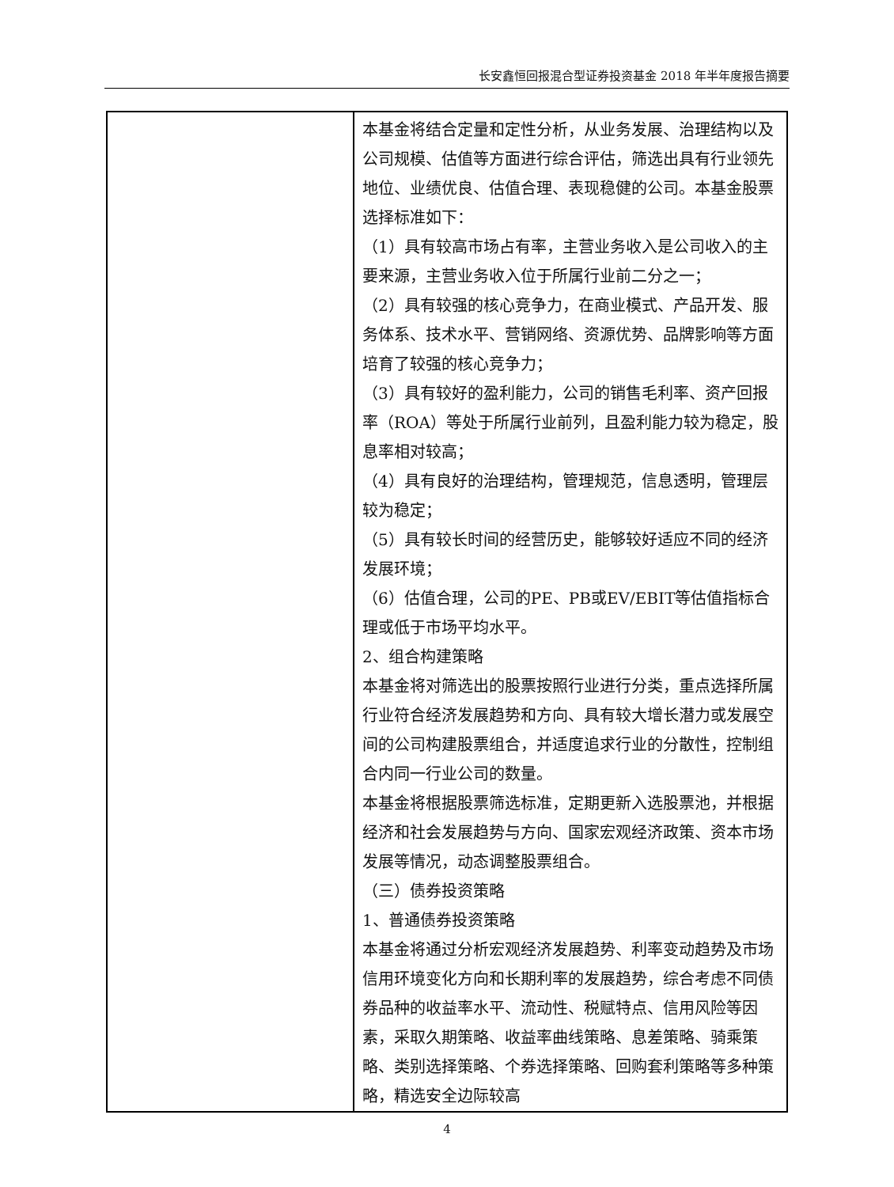长安鑫恒回报混合型证券投资基金 2018 年半年度报告摘要
| | 本基金将结合定量和定性分析，从业务发展、治理结构以及公司规模、估值等方面进行综合评估，筛选出具有行业领先地位、业绩优良、估值合理、表现稳健的公司。本基金股票选择标准如下： （1）具有较高市场占有率，主营业务收入是公司收入的主要来源，主营业务收入位于所属行业前二分之一； （2）具有较强的核心竞争力，在商业模式、产品开发、服务体系、技术水平、营销网络、资源优势、品牌影响等方面培育了较强的核心竞争力； （3）具有较好的盈利能力，公司的销售毛利率、资产回报率（ROA）等处于所属行业前列，且盈利能力较为稳定，股息率相对较高； （4）具有良好的治理结构，管理规范，信息透明，管理层较为稳定； （5）具有较长时间的经营历史，能够较好适应不同的经济发展环境； （6）估值合理，公司的PE、PB或EV/EBIT等估值指标合理或低于市场平均水平。 2、组合构建策略 本基金将对筛选出的股票按照行业进行分类，重点选择所属行业符合经济发展趋势和方向、具有较大增长潜力或发展空间的公司构建股票组合，并适度追求行业的分散性，控制组合内同一行业公司的数量。 本基金将根据股票筛选标准，定期更新入选股票池，并根据经济和社会发展趋势与方向、国家宏观经济政策、资本市场发展等情况，动态调整股票组合。 （三）债券投资策略 1、普通债券投资策略 本基金将通过分析宏观经济发展趋势、利率变动趋势及市场信用环境变化方向和长期利率的发展趋势，综合考虑不同债券品种的收益率水平、流动性、税赋特点、信用风险等因素，采取久期策略、收益率曲线策略、息差策略、骑乘策略、类别选择策略、个券选择策略、回购套利策略等多种策略，精选安全边际较高 |
4